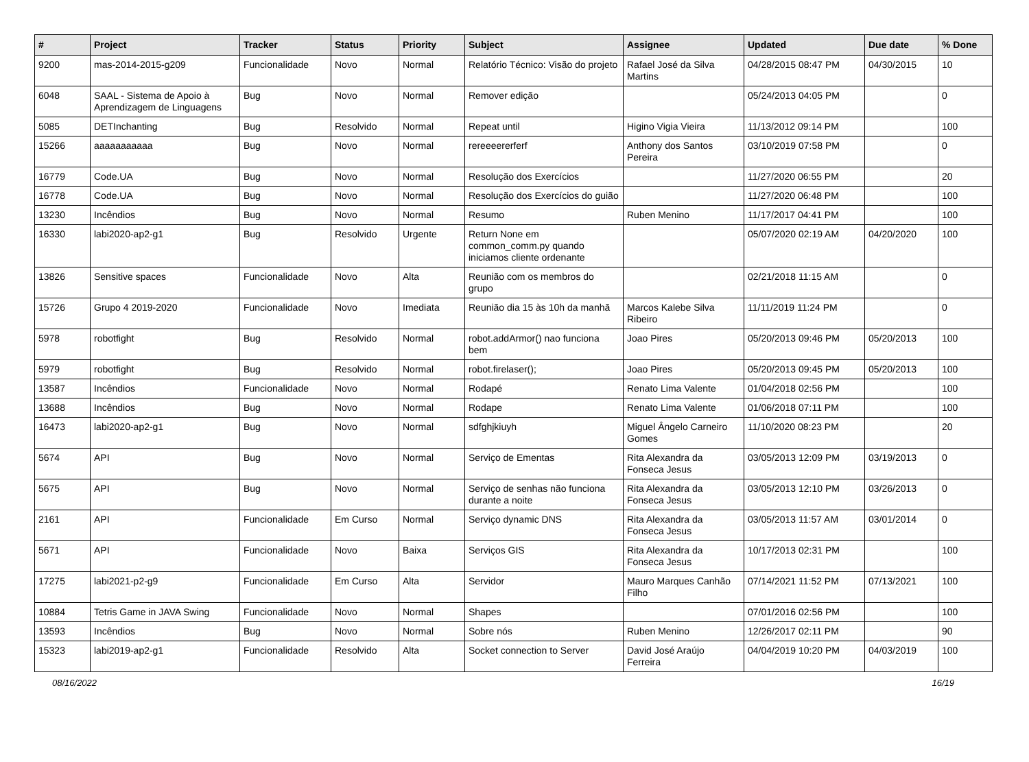| # | Project | Tracker | Status | Priority | Subject | Assignee | Updated | Due date | % Done |
| --- | --- | --- | --- | --- | --- | --- | --- | --- | --- |
| 9200 | mas-2014-2015-g209 | Funcionalidade | Novo | Normal | Relatório Técnico: Visão do projeto | Rafael José da Silva Martins | 04/28/2015 08:47 PM | 04/30/2015 | 10 |
| 6048 | SAAL - Sistema de Apoio à Aprendizagem de Linguagens | Bug | Novo | Normal | Remover edição | | 05/24/2013 04:05 PM | | 0 |
| 5085 | DETInchanting | Bug | Resolvido | Normal | Repeat until | Higino Vigia Vieira | 11/13/2012 09:14 PM | | 100 |
| 15266 | aaaaaaaaaaa | Bug | Novo | Normal | rereeeererferf | Anthony dos Santos Pereira | 03/10/2019 07:58 PM | | 0 |
| 16779 | Code.UA | Bug | Novo | Normal | Resolução dos Exercícios | | 11/27/2020 06:55 PM | | 20 |
| 16778 | Code.UA | Bug | Novo | Normal | Resolução dos Exercícios do guião | | 11/27/2020 06:48 PM | | 100 |
| 13230 | Incêndios | Bug | Novo | Normal | Resumo | Ruben Menino | 11/17/2017 04:41 PM | | 100 |
| 16330 | labi2020-ap2-g1 | Bug | Resolvido | Urgente | Return None em common_comm.py quando iniciamos cliente ordenante | | 05/07/2020 02:19 AM | 04/20/2020 | 100 |
| 13826 | Sensitive spaces | Funcionalidade | Novo | Alta | Reunião com os membros do grupo | | 02/21/2018 11:15 AM | | 0 |
| 15726 | Grupo 4 2019-2020 | Funcionalidade | Novo | Imediata | Reunião dia 15 às 10h da manhã | Marcos Kalebe Silva Ribeiro | 11/11/2019 11:24 PM | | 0 |
| 5978 | robotfight | Bug | Resolvido | Normal | robot.addArmor() nao funciona bem | Joao Pires | 05/20/2013 09:46 PM | 05/20/2013 | 100 |
| 5979 | robotfight | Bug | Resolvido | Normal | robot.firelaser(); | Joao Pires | 05/20/2013 09:45 PM | 05/20/2013 | 100 |
| 13587 | Incêndios | Funcionalidade | Novo | Normal | Rodapé | Renato Lima Valente | 01/04/2018 02:56 PM | | 100 |
| 13688 | Incêndios | Bug | Novo | Normal | Rodape | Renato Lima Valente | 01/06/2018 07:11 PM | | 100 |
| 16473 | labi2020-ap2-g1 | Bug | Novo | Normal | sdfghjkiuyh | Miguel Ângelo Carneiro Gomes | 11/10/2020 08:23 PM | | 20 |
| 5674 | API | Bug | Novo | Normal | Serviço de Ementas | Rita Alexandra da Fonseca Jesus | 03/05/2013 12:09 PM | 03/19/2013 | 0 |
| 5675 | API | Bug | Novo | Normal | Serviço de senhas não funciona durante a noite | Rita Alexandra da Fonseca Jesus | 03/05/2013 12:10 PM | 03/26/2013 | 0 |
| 2161 | API | Funcionalidade | Em Curso | Normal | Serviço dynamic DNS | Rita Alexandra da Fonseca Jesus | 03/05/2013 11:57 AM | 03/01/2014 | 0 |
| 5671 | API | Funcionalidade | Novo | Baixa | Serviços GIS | Rita Alexandra da Fonseca Jesus | 10/17/2013 02:31 PM | | 100 |
| 17275 | labi2021-p2-g9 | Funcionalidade | Em Curso | Alta | Servidor | Mauro Marques Canhão Filho | 07/14/2021 11:52 PM | 07/13/2021 | 100 |
| 10884 | Tetris Game in JAVA Swing | Funcionalidade | Novo | Normal | Shapes | | 07/01/2016 02:56 PM | | 100 |
| 13593 | Incêndios | Bug | Novo | Normal | Sobre nós | Ruben Menino | 12/26/2017 02:11 PM | | 90 |
| 15323 | labi2019-ap2-g1 | Funcionalidade | Resolvido | Alta | Socket connection to Server | David José Araújo Ferreira | 04/04/2019 10:20 PM | 04/03/2019 | 100 |
08/16/2022 16/19